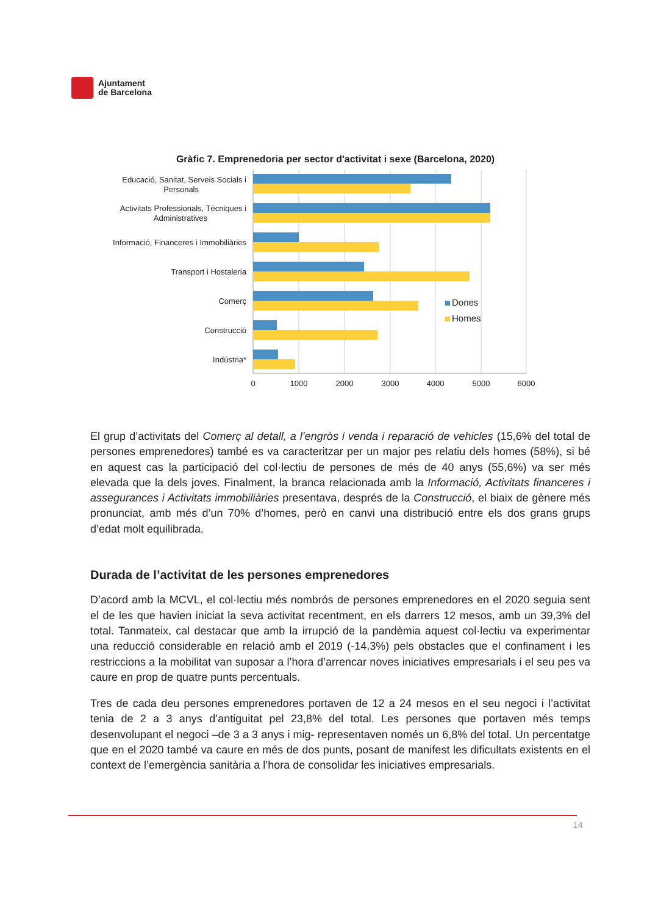Ajuntament
de Barcelona
Gràfic 7. Emprenedoria per sector d'activitat i sexe (Barcelona, 2020)
Educació, Sanitat, Serveis Socials i
Personals
Activitats Professionals, Tècniques i
Administratives
Informació, Financeres i Immobiliàries
Transport i Hostaleria
Comerç
Construcció
Indústria*
0
1000
2000
3000
4000
5000
6000
Dones
Homes
El grup d’activitats del Comerç al detall, a l’engròs i venda i reparació de vehicles (15,6% del total de persones emprenedores) també es va caracteritzar per un major pes relatiu dels homes (58%), si bé en aquest cas la participació del col·lectiu de persones de més de 40 anys (55,6%) va ser més elevada que la dels joves. Finalment, la branca relacionada amb la Informació, Activitats financeres i assegurances i Activitats immobiliàries presentava, després de la Construcció, el biaix de gènere més pronunciat, amb més d’un 70% d’homes, però en canvi una distribució entre els dos grans grups d’edat molt equilibrada.
Durada de l’activitat de les persones emprenedores
D’acord amb la MCVL, el col·lectiu més nombrós de persones emprenedores en el 2020 seguia sent el de les que havien iniciat la seva activitat recentment, en els darrers 12 mesos, amb un 39,3% del total. Tanmateix, cal destacar que amb la irrupció de la pandèmia aquest col·lectiu va experimentar una reducció considerable en relació amb el 2019 (-14,3%) pels obstacles que el confinament i les restriccions a la mobilitat van suposar a l’hora d’arrencar noves iniciatives empresarials i el seu pes va caure en prop de quatre punts percentuals.
Tres de cada deu persones emprenedores portaven de 12 a 24 mesos en el seu negoci i l’activitat tenia de 2 a 3 anys d’antiguitat pel 23,8% del total. Les persones que portaven més temps desenvolupant el negoci –de 3 a 3 anys i mig- representaven només un 6,8% del total. Un percentatge que en el 2020 també va caure en més de dos punts, posant de manifest les dificultats existents en el context de l’emergència sanitària a l’hora de consolidar les iniciatives empresarials.
14